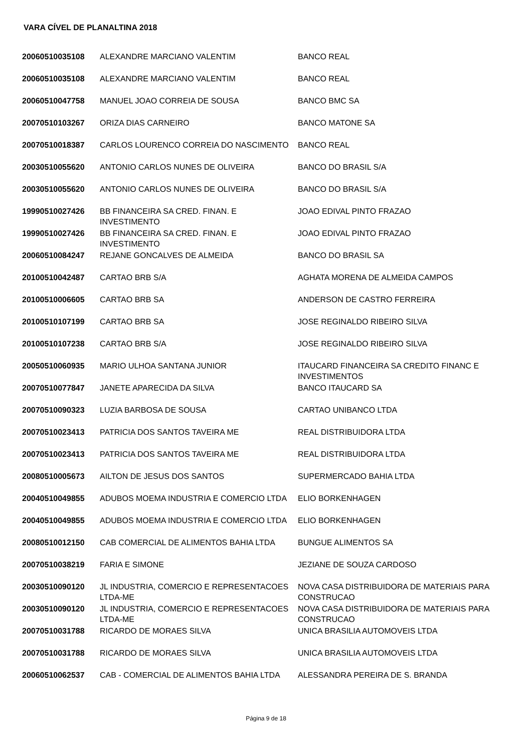VARA CÍVEL DE PLANALTINA 2018
| 20060510035108 | ALEXANDRE MARCIANO VALENTIM | BANCO REAL |
| 20060510035108 | ALEXANDRE MARCIANO VALENTIM | BANCO REAL |
| 20060510047758 | MANUEL JOAO CORREIA DE SOUSA | BANCO BMC SA |
| 20070510103267 | ORIZA DIAS CARNEIRO | BANCO MATONE SA |
| 20070510018387 | CARLOS LOURENCO CORREIA DO NASCIMENTO | BANCO REAL |
| 20030510055620 | ANTONIO CARLOS NUNES DE OLIVEIRA | BANCO DO BRASIL S/A |
| 20030510055620 | ANTONIO CARLOS NUNES DE OLIVEIRA | BANCO DO BRASIL S/A |
| 19990510027426 | BB FINANCEIRA SA CRED. FINAN. E INVESTIMENTO | JOAO EDIVAL PINTO FRAZAO |
| 19990510027426 | BB FINANCEIRA SA CRED. FINAN. E INVESTIMENTO | JOAO EDIVAL PINTO FRAZAO |
| 20060510084247 | REJANE GONCALVES DE ALMEIDA | BANCO DO BRASIL SA |
| 20100510042487 | CARTAO BRB S/A | AGHATA MORENA DE ALMEIDA CAMPOS |
| 20100510006605 | CARTAO BRB SA | ANDERSON DE CASTRO FERREIRA |
| 20100510107199 | CARTAO BRB SA | JOSE REGINALDO RIBEIRO SILVA |
| 20100510107238 | CARTAO BRB S/A | JOSE REGINALDO RIBEIRO SILVA |
| 20050510060935 | MARIO ULHOA SANTANA JUNIOR | ITAUCARD FINANCEIRA SA CREDITO FINANC E INVESTIMENTOS |
| 20070510077847 | JANETE APARECIDA DA SILVA | BANCO ITAUCARD SA |
| 20070510090323 | LUZIA BARBOSA DE SOUSA | CARTAO UNIBANCO LTDA |
| 20070510023413 | PATRICIA DOS SANTOS TAVEIRA ME | REAL DISTRIBUIDORA LTDA |
| 20070510023413 | PATRICIA DOS SANTOS TAVEIRA ME | REAL DISTRIBUIDORA LTDA |
| 20080510005673 | AILTON DE JESUS DOS SANTOS | SUPERMERCADO BAHIA LTDA |
| 20040510049855 | ADUBOS MOEMA INDUSTRIA E COMERCIO LTDA | ELIO BORKENHAGEN |
| 20040510049855 | ADUBOS MOEMA INDUSTRIA E COMERCIO LTDA | ELIO BORKENHAGEN |
| 20080510012150 | CAB COMERCIAL DE ALIMENTOS BAHIA LTDA | BUNGUE ALIMENTOS SA |
| 20070510038219 | FARIA E SIMONE | JEZIANE DE SOUZA CARDOSO |
| 20030510090120 | JL INDUSTRIA, COMERCIO E REPRESENTACOES LTDA-ME | NOVA CASA DISTRIBUIDORA DE MATERIAIS PARA CONSTRUCAO |
| 20030510090120 | JL INDUSTRIA, COMERCIO E REPRESENTACOES LTDA-ME | NOVA CASA DISTRIBUIDORA DE MATERIAIS PARA CONSTRUCAO |
| 20070510031788 | RICARDO DE MORAES SILVA | UNICA BRASILIA AUTOMOVEIS LTDA |
| 20070510031788 | RICARDO DE MORAES SILVA | UNICA BRASILIA AUTOMOVEIS LTDA |
| 20060510062537 | CAB - COMERCIAL DE ALIMENTOS BAHIA LTDA | ALESSANDRA PEREIRA DE S. BRANDA |
Página 9 de 18